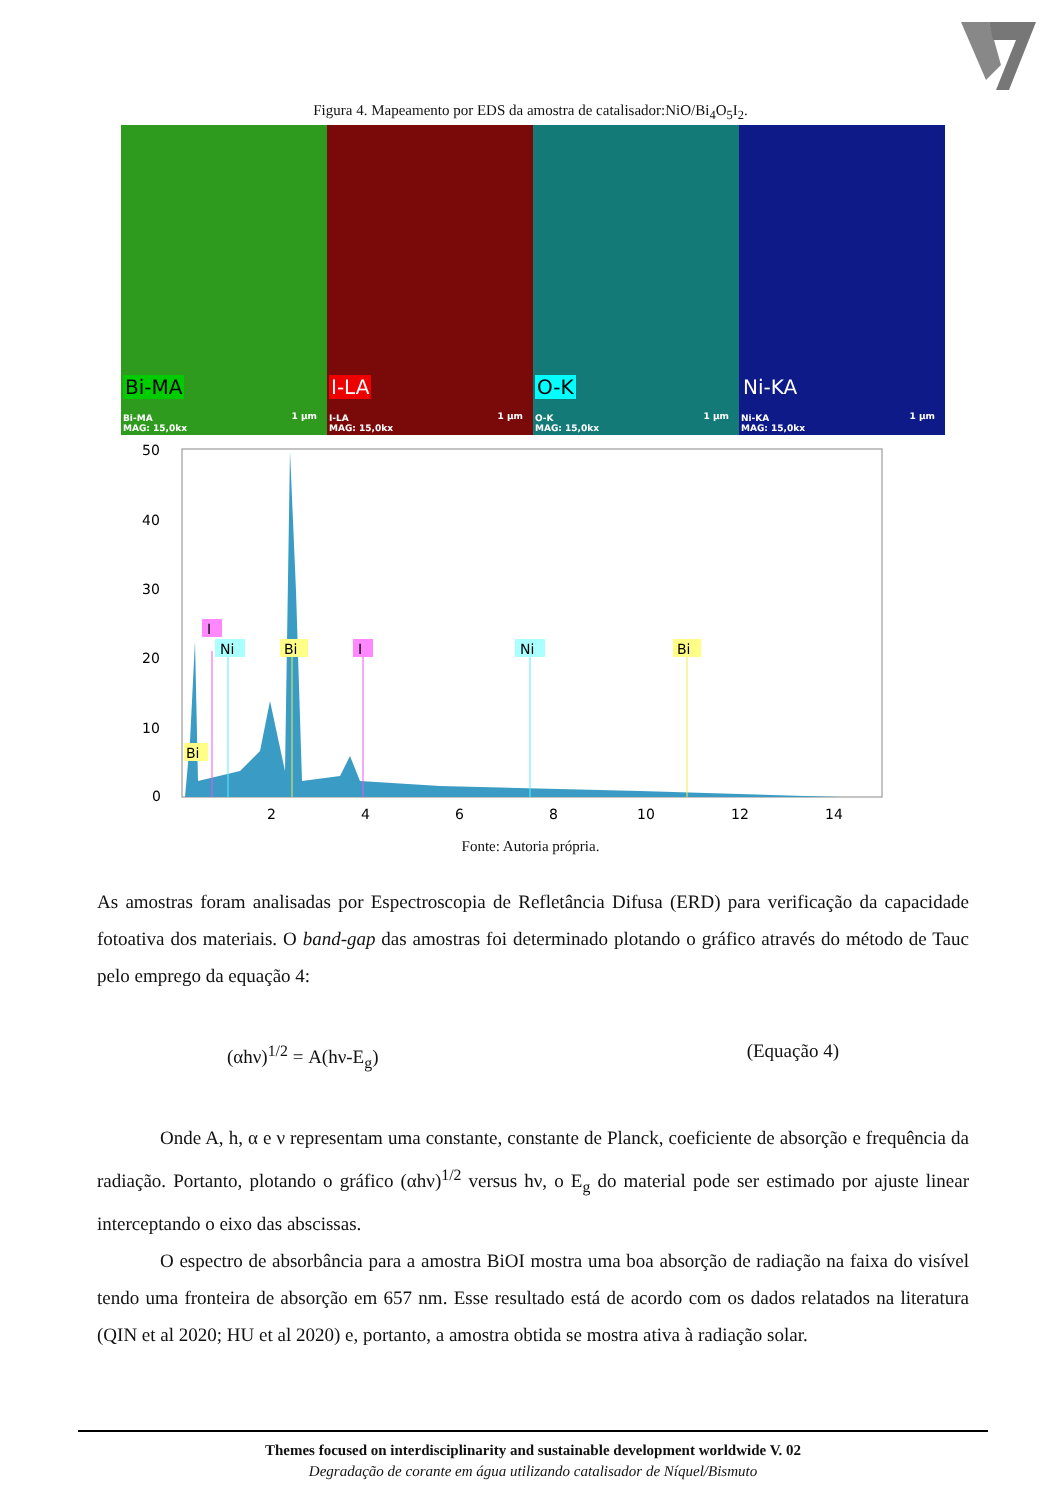Figura 4. Mapeamento por EDS da amostra de catalisador:NiO/Bi<sub>4</sub>O<sub>5</sub>I<sub>2</sub>.
Bi-MA
Bi-MA
MAG: 15,0kx
1 µm
I-LA
I-LA
MAG: 15,0kx
1 µm
O-K
O-K
MAG: 15,0kx
1 µm
Ni-KA
Ni-KA
MAG: 15,0kx
1 µm
50
40
30
20
10
0
2
4
6
8
10
12
14
I
Ni
Bi
I
Ni
Bi
Bi
Fonte: Autoria própria.
As amostras foram analisadas por Espectroscopia de Refletância Difusa (ERD) para verificação da capacidade fotoativa dos materiais. O band-gap das amostras foi determinado plotando o gráfico através do método de Tauc pelo emprego da equação 4:
(αhν)<sup>1/2</sup> = A(hν-E<sub>g</sub>) (Equação 4)
Onde A, h, α e ν representam uma constante, constante de Planck, coeficiente de absorção e frequência da radiação. Portanto, plotando o gráfico (αhν)<sup>1/2</sup> versus hν, o E<sub>g</sub> do material pode ser estimado por ajuste linear interceptando o eixo das abscissas.
O espectro de absorbância para a amostra BiOI mostra uma boa absorção de radiação na faixa do visível tendo uma fronteira de absorção em 657 nm. Esse resultado está de acordo com os dados relatados na literatura (QIN et al 2020; HU et al 2020) e, portanto, a amostra obtida se mostra ativa à radiação solar.
Themes focused on interdisciplinarity and sustainable development worldwide V. 02
Degradação de corante em água utilizando catalisador de Níquel/Bismuto